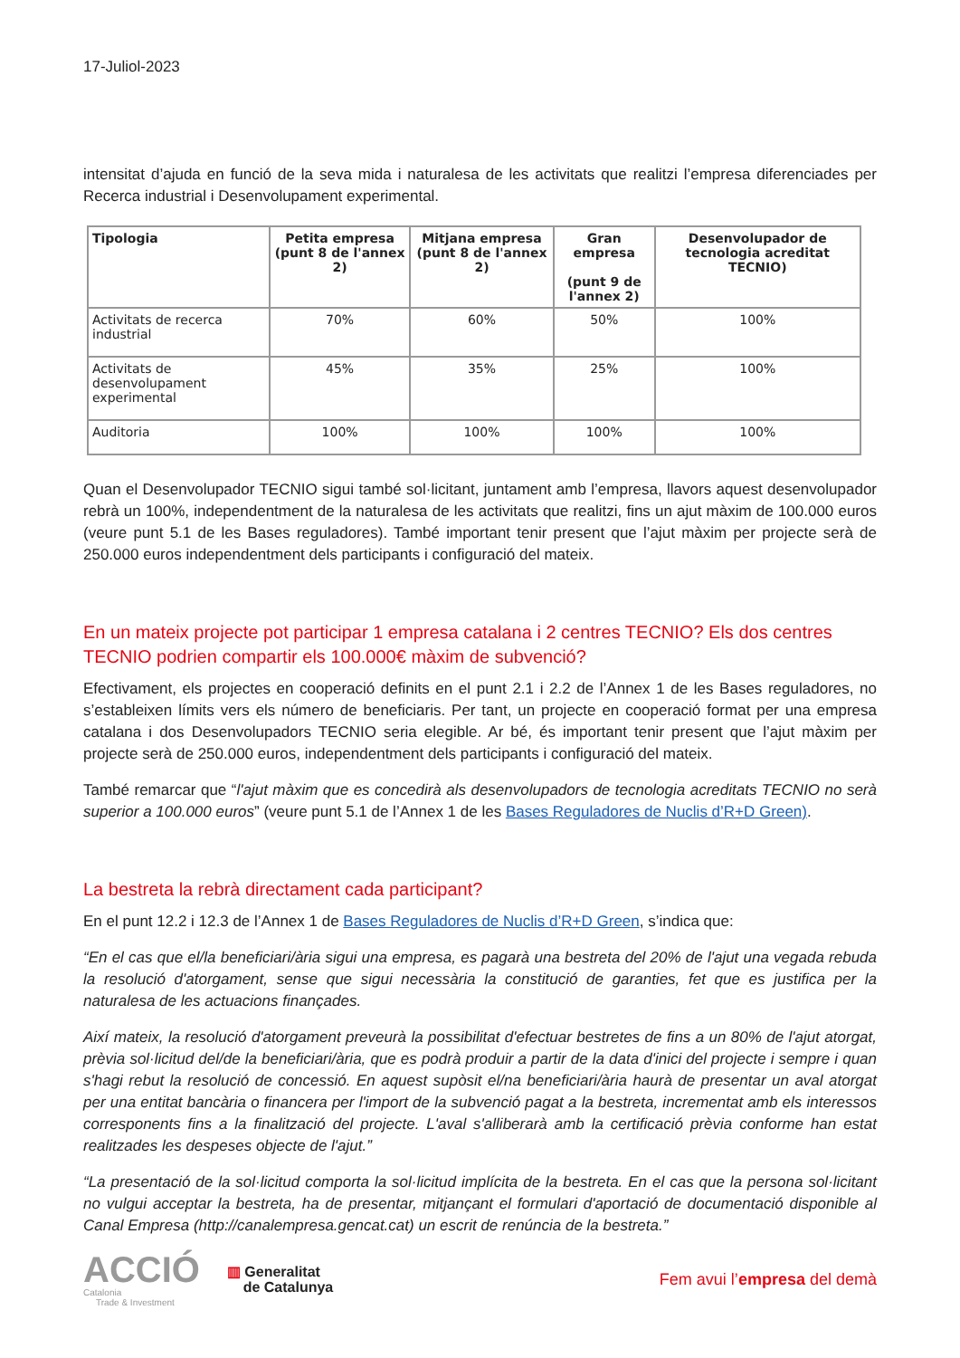17-Juliol-2023
intensitat d’ajuda en funció de la seva mida i naturalesa de les activitats que realitzi l’empresa diferenciades per Recerca industrial i Desenvolupament experimental.
| Tipologia | Petita empresa (punt 8 de l'annex 2) | Mitjana empresa (punt 8 de l'annex 2) | Gran empresa (punt 9 de l'annex 2) | Desenvolupador de tecnologia acreditat TECNIO) |
| --- | --- | --- | --- | --- |
| Activitats de recerca industrial | 70% | 60% | 50% | 100% |
| Activitats de desenvolupament experimental | 45% | 35% | 25% | 100% |
| Auditoria | 100% | 100% | 100% | 100% |
Quan el Desenvolupador TECNIO sigui també sol·licitant, juntament amb l’empresa, llavors aquest desenvolupador rebrà un 100%, independentment de la naturalesa de les activitats que realitzi, fins un ajut màxim de 100.000 euros (veure punt 5.1 de les Bases reguladores). També important tenir present que l’ajut màxim per projecte serà de 250.000 euros independentment dels participants i configuració del mateix.
En un mateix projecte pot participar 1 empresa catalana i 2 centres TECNIO? Els dos centres TECNIO podrien compartir els 100.000€ màxim de subvenció?
Efectivament, els projectes en cooperació definits en el punt 2.1 i 2.2 de l’Annex 1 de les Bases reguladores, no s’estableixen límits vers els número de beneficiaris. Per tant, un projecte en cooperació format per una empresa catalana i dos Desenvolupadors TECNIO seria elegible. Ar bé, és important tenir present que l’ajut màxim per projecte serà de 250.000 euros, independentment dels participants i configuració del mateix.
També remarcar que “l'ajut màxim que es concedirà als desenvolupadors de tecnologia acreditats TECNIO no serà superior a 100.000 euros” (veure punt 5.1 de l’Annex 1 de les Bases Reguladores de Nuclis d’R+D Green).
La bestreta la rebrà directament cada participant?
En el punt 12.2 i 12.3 de l’Annex 1 de Bases Reguladores de Nuclis d’R+D Green, s’indica que:
“En el cas que el/la beneficiari/ària sigui una empresa, es pagarà una bestreta del 20% de l'ajut una vegada rebuda la resolució d'atorgament, sense que sigui necessària la constitució de garanties, fet que es justifica per la naturalesa de les actuacions finançades.
Així mateix, la resolució d'atorgament preveurà la possibilitat d'efectuar bestretes de fins a un 80% de l'ajut atorgat, prèvia sol·licitud del/de la beneficiari/ària, que es podrà produir a partir de la data d'inici del projecte i sempre i quan s'hagi rebut la resolució de concessió. En aquest supòsit el/na beneficiari/ària haurà de presentar un aval atorgat per una entitat bancària o financera per l'import de la subvenció pagat a la bestreta, incrementat amb els interessos corresponents fins a la finalització del projecte. L'aval s'alliberarà amb la certificació prèvia conforme han estat realitzades les despeses objecte de l'ajut.”
“La presentació de la sol·licitud comporta la sol·licitud implícita de la bestreta. En el cas que la persona sol·licitant no vulgui acceptar la bestreta, ha de presentar, mitjançant el formulari d'aportació de documentació disponible al Canal Empresa (http://canalempresa.gencat.cat) un escrit de renúncia de la bestreta.”
ACCIÓ
Catalonia
Trade & Investment
▥ Generalitat
de Catalunya
Fem avui l’empresa del demà